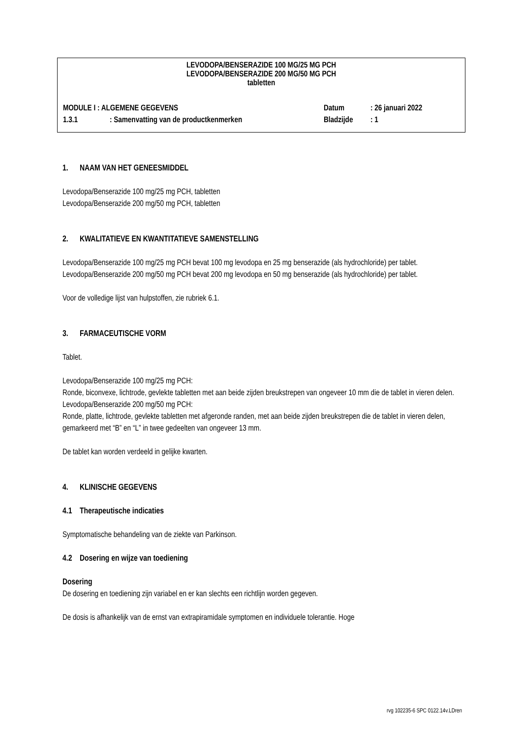LEVODOPA/BENSERAZIDE 100 MG/25 MG PCH
LEVODOPA/BENSERAZIDE 200 MG/50 MG PCH
tabletten
MODULE I : ALGEMENE GEGEVENS Datum: 26 januari 2022
1.3.1: Samenvatting van de productkenmerken Bladzijde: 1
1. NAAM VAN HET GENEESMIDDEL
Levodopa/Benserazide 100 mg/25 mg PCH, tabletten
Levodopa/Benserazide 200 mg/50 mg PCH, tabletten
2. KWALITATIEVE EN KWANTITATIEVE SAMENSTELLING
Levodopa/Benserazide 100 mg/25 mg PCH bevat 100 mg levodopa en 25 mg benserazide (als hydrochloride) per tablet.
Levodopa/Benserazide 200 mg/50 mg PCH bevat 200 mg levodopa en 50 mg benserazide (als hydrochloride) per tablet.
Voor de volledige lijst van hulpstoffen, zie rubriek 6.1.
3. FARMACEUTISCHE VORM
Tablet.
Levodopa/Benserazide 100 mg/25 mg PCH:
Ronde, biconvexe, lichtrode, gevlekte tabletten met aan beide zijden breukstrepen van ongeveer 10 mm die de tablet in vieren delen.
Levodopa/Benserazide 200 mg/50 mg PCH:
Ronde, platte, lichtrode, gevlekte tabletten met afgeronde randen, met aan beide zijden breukstrepen die de tablet in vieren delen, gemarkeerd met “B” en “L” in twee gedeelten van ongeveer 13 mm.
De tablet kan worden verdeeld in gelijke kwarten.
4. KLINISCHE GEGEVENS
4.1 Therapeutische indicaties
Symptomatische behandeling van de ziekte van Parkinson.
4.2 Dosering en wijze van toediening
Dosering
De dosering en toediening zijn variabel en er kan slechts een richtlijn worden gegeven.
De dosis is afhankelijk van de ernst van extrapiramidale symptomen en individuele tolerantie. Hoge
rvg 102235-6 SPC 0122.14v.LDren